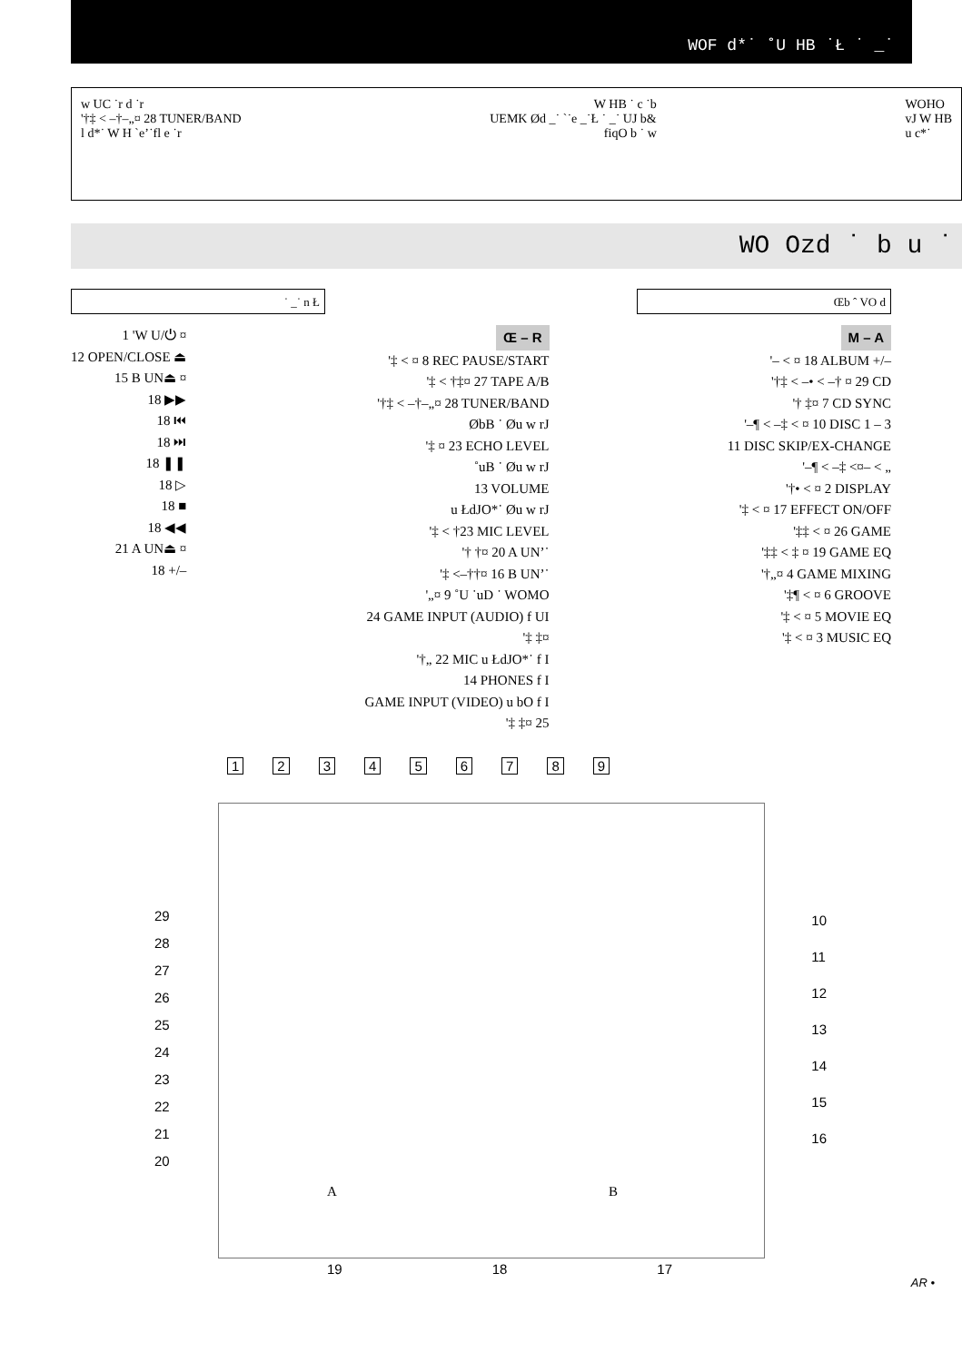WOF d*˙ ˚U HB ˙Ł ˙ _˙
w UC ˙r d ˙r
'†‡ < –†–„¤ 28 TUNER/BAND
l d*˙ W H `e’˙fl e ˙r
W HB ˙ c ˙b
UEMK Ød _˙ `˙e _˙Ł ˙ _˙ UJ b&
fiqO b ˙ w
WOHO
vJ W HB
u c*˙
WO Ozd ˙ b u ˙
˙ _˙ n Ł Œb ˆ VO d
1 'W U/⏻ ¤
12 OPEN/CLOSE ⏏
15 B UN⏏ ¤
18 ▶▶
18 ⏮
18 ⏭
18 ❚❚
18 ▷
18 ■
18 ◀◀
21 A UN⏏ ¤
18 +/–
Œ – R
'‡ < ¤ 8 REC PAUSE/START
'‡ < †‡¤ 27 TAPE A/B
'†‡ < –†–„¤ 28 TUNER/BAND
ØbB ˙ Øu w rJ
'‡ ¤ 23 ECHO LEVEL
˚uB ˙ Øu w rJ
13 VOLUME
u ŁdJO*˙ Øu w rJ
'‡ < †23 MIC LEVEL
'† †¤ 20 A UN’˙
'‡ <–††¤ 16 B UN’˙
'„¤ 9 ˚U ˙uD ˙ WOMO
24 GAME INPUT (AUDIO) f UI
'‡ ‡¤
'†„ 22 MIC u ŁdJO*˙ f I
14 PHONES f I
GAME INPUT (VIDEO) u bO f I
'‡ ‡¤ 25
M – A
'– < ¤ 18 ALBUM +/–
'†‡ < –• < –† ¤ 29 CD
'† ‡¤ 7 CD SYNC
'–¶ < –‡ < ¤ 10 DISC 1 – 3
11 DISC SKIP/EX-CHANGE
'–¶ < –‡ <¤– < „
'†• < ¤ 2 DISPLAY
'‡ < ¤ 17 EFFECT ON/OFF
'‡‡ < ¤ 26 GAME
'‡‡ < ‡ ¤ 19 GAME EQ
'†„¤ 4 GAME MIXING
'‡¶ < ¤ 6 GROOVE
'‡ < ¤ 5 MOVIE EQ
'‡ < ¤ 3 MUSIC EQ
1 2 3 4 5 6 7 8 9
29
28
27
26
25
24
23
22
21
20
10
11
12
13
14
15
16
A B
19 18 17
AR •